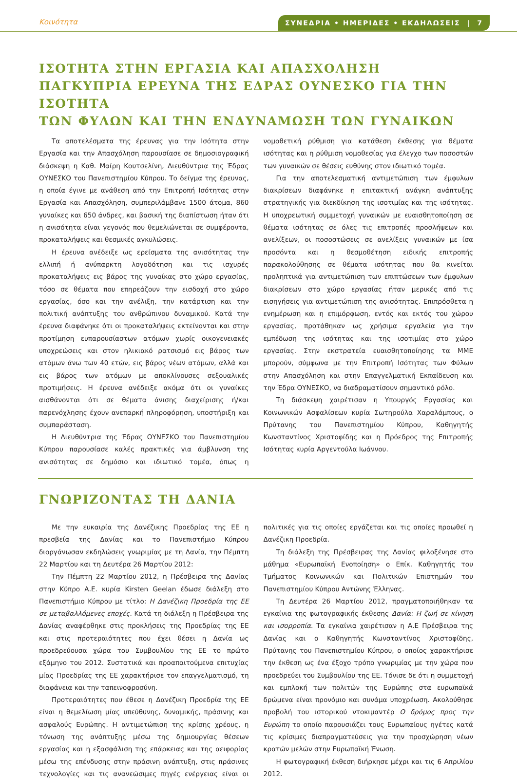Κοινότητα ΣΥΝΕΔΡΙΑ • ΗΜΕΡΙΔΕΣ • ΕΚΔΗΛΩΣΕΙΣ | 7
ΙΣΟΤΗΤΑ ΣΤΗΝ ΕΡΓΑΣΙΑ ΚΑΙ ΑΠΑΣΧΟΛΗΣΗ
ΠΑΓΚΥΠΡΙΑ ΕΡΕΥΝΑ ΤΗΣ ΕΔΡΑΣ ΟΥΝΕΣΚΟ ΓΙΑ ΤΗΝ ΙΣΟΤΗΤΑ
ΤΩΝ ΦΥΛΩΝ ΚΑΙ ΤΗΝ ΕΝΔΥΝΑΜΩΣΗ ΤΩΝ ΓΥΝΑΙΚΩΝ
Τα αποτελέσματα της έρευνας για την Ισότητα στην Εργασία και την Απασχόληση παρουσίασε σε δημοσιογραφική διάσκεψη η Καθ. Μαίρη Κουτσελίνη, Διευθύντρια της Έδρας ΟΥΝΕΣΚΟ του Πανεπιστημίου Κύπρου. Το δείγμα της έρευνας, η οποία έγινε με ανάθεση από την Επιτροπή Ισότητας στην Εργασία και Απασχόληση, συμπεριλάμβανε 1500 άτομα, 860 γυναίκες και 650 άνδρες, και βασική της διαπίστωση ήταν ότι η ανισότητα είναι γεγονός που θεμελιώνεται σε συμφέροντα, προκαταλήψεις και θεσμικές αγκυλώσεις.
Η έρευνα ανέδειξε ως ερείσματα της ανισότητας την ελλιπή ή ανύπαρκτη λογοδότηση και τις ισχυρές προκαταλήψεις εις βάρος της γυναίκας στο χώρο εργασίας, τόσο σε θέματα που επηρεάζουν την εισδοχή στο χώρο εργασίας, όσο και την ανέλιξη, την κατάρτιση και την πολιτική ανάπτυξης του ανθρώπινου δυναμικού. Κατά την έρευνα διαφάνηκε ότι οι προκαταλήψεις εκτείνονται και στην προτίμηση ευπαρουσίαστων ατόμων χωρίς οικογενειακές υποχρεώσεις και στον ηλικιακό ρατσισμό εις βάρος των ατόμων άνω των 40 ετών, εις βάρος νέων ατόμων, αλλά και εις βάρος των ατόμων με αποκλίνουσες σεξουαλικές προτιμήσεις. Η έρευνα ανέδειξε ακόμα ότι οι γυναίκες αισθάνονται ότι σε θέματα άνισης διαχείρισης ή/και παρενόχλησης έχουν ανεπαρκή πληροφόρηση, υποστήριξη και συμπαράσταση.
Η Διευθύντρια της Έδρας ΟΥΝΕΣΚΟ του Πανεπιστημίου Κύπρου παρουσίασε καλές πρακτικές για άμβλυνση της ανισότητας σε δημόσιο και ιδιωτικό τομέα, όπως η νομοθετική ρύθμιση για κατάθεση έκθεσης για θέματα ισότητας και η ρύθμιση νομοθεσίας για έλεγχο των ποσοστών των γυναικών σε θέσεις ευθύνης στον ιδιωτικό τομέα.
Για την αποτελεσματική αντιμετώπιση των έμφυλων διακρίσεων διαφάνηκε η επιτακτική ανάγκη ανάπτυξης στρατηγικής για διεκδίκηση της ισοτιμίας και της ισότητας. Η υποχρεωτική συμμετοχή γυναικών με ευαισθητοποίηση σε θέματα ισότητας σε όλες τις επιτροπές προσλήψεων και ανελίξεων, οι ποσοστώσεις σε ανελίξεις γυναικών με ίσα προσόντα και η θεσμοθέτηση ειδικής επιτροπής παρακολούθησης σε θέματα ισότητας που θα κινείται προληπτικά για αντιμετώπιση των επιπτώσεων των έμφυλων διακρίσεων στο χώρο εργασίας ήταν μερικές από τις εισηγήσεις για αντιμετώπιση της ανισότητας. Επιπρόσθετα η ενημέρωση και η επιμόρφωση, εντός και εκτός του χώρου εργασίας, προτάθηκαν ως χρήσιμα εργαλεία για την εμπέδωση της ισότητας και της ισοτιμίας στο χώρο εργασίας. Στην εκστρατεία ευαισθητοποίησης τα ΜΜΕ μπορούν, σύμφωνα με την Επιτροπή Ισότητας των Φύλων στην Απασχόληση και στην Επαγγελματική Εκπαίδευση και την Έδρα ΟΥΝΕΣΚΟ, να διαδραματίσουν σημαντικό ρόλο.
Τη διάσκεψη χαιρέτισαν η Υπουργός Εργασίας και Κοινωνικών Ασφαλίσεων κυρία Σωτηρούλα Χαραλάμπους, ο Πρύτανης του Πανεπιστημίου Κύπρου, Καθηγητής Κωνσταντίνος Χριστοφίδης και η Πρόεδρος της Επιτροπής Ισότητας κυρία Αργεντούλα Ιωάννου.
ΓΝΩΡΙΖΟΝΤΑΣ ΤΗ ΔΑΝΙΑ
Με την ευκαιρία της Δανέζικης Προεδρίας της ΕΕ η πρεσβεία της Δανίας και το Πανεπιστήμιο Κύπρου διοργάνωσαν εκδηλώσεις γνωριμίας με τη Δανία, την Πέμπτη 22 Μαρτίου και τη Δευτέρα 26 Μαρτίου 2012:
Την Πέμπτη 22 Μαρτίου 2012, η Πρέσβειρα της Δανίας στην Κύπρο Α.Ε. κυρία Kirsten Geelan έδωσε διάλεξη στο Πανεπιστήμιο Κύπρου με τίτλο: Η Δανέζικη Προεδρία της ΕΕ σε μεταβαλλόμενες εποχές. Κατά τη διάλεξη η Πρέσβειρα της Δανίας αναφέρθηκε στις προκλήσεις της Προεδρίας της ΕΕ και στις προτεραιότητες που έχει θέσει η Δανία ως προεδρεύουσα χώρα του Συμβουλίου της ΕΕ το πρώτο εξάμηνο του 2012. Συστατικά και προαπαιτούμενα επιτυχίας μίας Προεδρίας της ΕΕ χαρακτήρισε τον επαγγελματισμό, τη διαφάνεια και την ταπεινοφροσύνη.
Προτεραιότητες που έθεσε η Δανέζικη Προεδρία της ΕΕ είναι η θεμελίωση μίας υπεύθυνης, δυναμικής, πράσινης και ασφαλούς Ευρώπης. Η αντιμετώπιση της κρίσης χρέους, η τόνωση της ανάπτυξης μέσω της δημιουργίας θέσεων εργασίας και η εξασφάλιση της επάρκειας και της αειφορίας μέσω της επένδυσης στην πράσινη ανάπτυξη, στις πράσινες τεχνολογίες και τις ανανεώσιμες πηγές ενέργειας είναι οι πολιτικές για τις οποίες εργάζεται και τις οποίες προωθεί η Δανέζικη Προεδρία.
Τη διάλεξη της Πρέσβειρας της Δανίας φιλοξένησε στο μάθημα «Ευρωπαϊκή Ενοποίηση» ο Επίκ. Καθηγητής του Τμήματος Κοινωνικών και Πολιτικών Επιστημών του Πανεπιστημίου Κύπρου Αντώνης Έλληνας.
Τη Δευτέρα 26 Μαρτίου 2012, πραγματοποιήθηκαν τα εγκαίνια της φωτογραφικής έκθεσης Δανία: Η ζωή σε κίνηση και ισορροπία. Τα εγκαίνια χαιρέτισαν η Α.Ε Πρέσβειρα της Δανίας και ο Καθηγητής Κωνσταντίνος Χριστοφίδης, Πρύτανης του Πανεπιστημίου Κύπρου, ο οποίος χαρακτήρισε την έκθεση ως ένα έξοχο τρόπο γνωριμίας με την χώρα που προεδρεύει του Συμβουλίου της ΕΕ. Τόνισε δε ότι η συμμετοχή και εμπλοκή των πολιτών της Ευρώπης στα ευρωπαϊκά δρώμενα είναι προνόμιο και συνάμα υποχρέωση. Ακολούθησε προβολή του ιστορικού ντοκιμαντέρ Ο δρόμος προς την Ευρώπη το οποίο παρουσιάζει τους Ευρωπαίους ηγέτες κατά τις κρίσιμες διαπραγματεύσεις για την προσχώρηση νέων κρατών μελών στην Ευρωπαϊκή Ένωση.
Η φωτογραφική έκθεση διήρκησε μέχρι και τις 6 Απριλίου 2012.